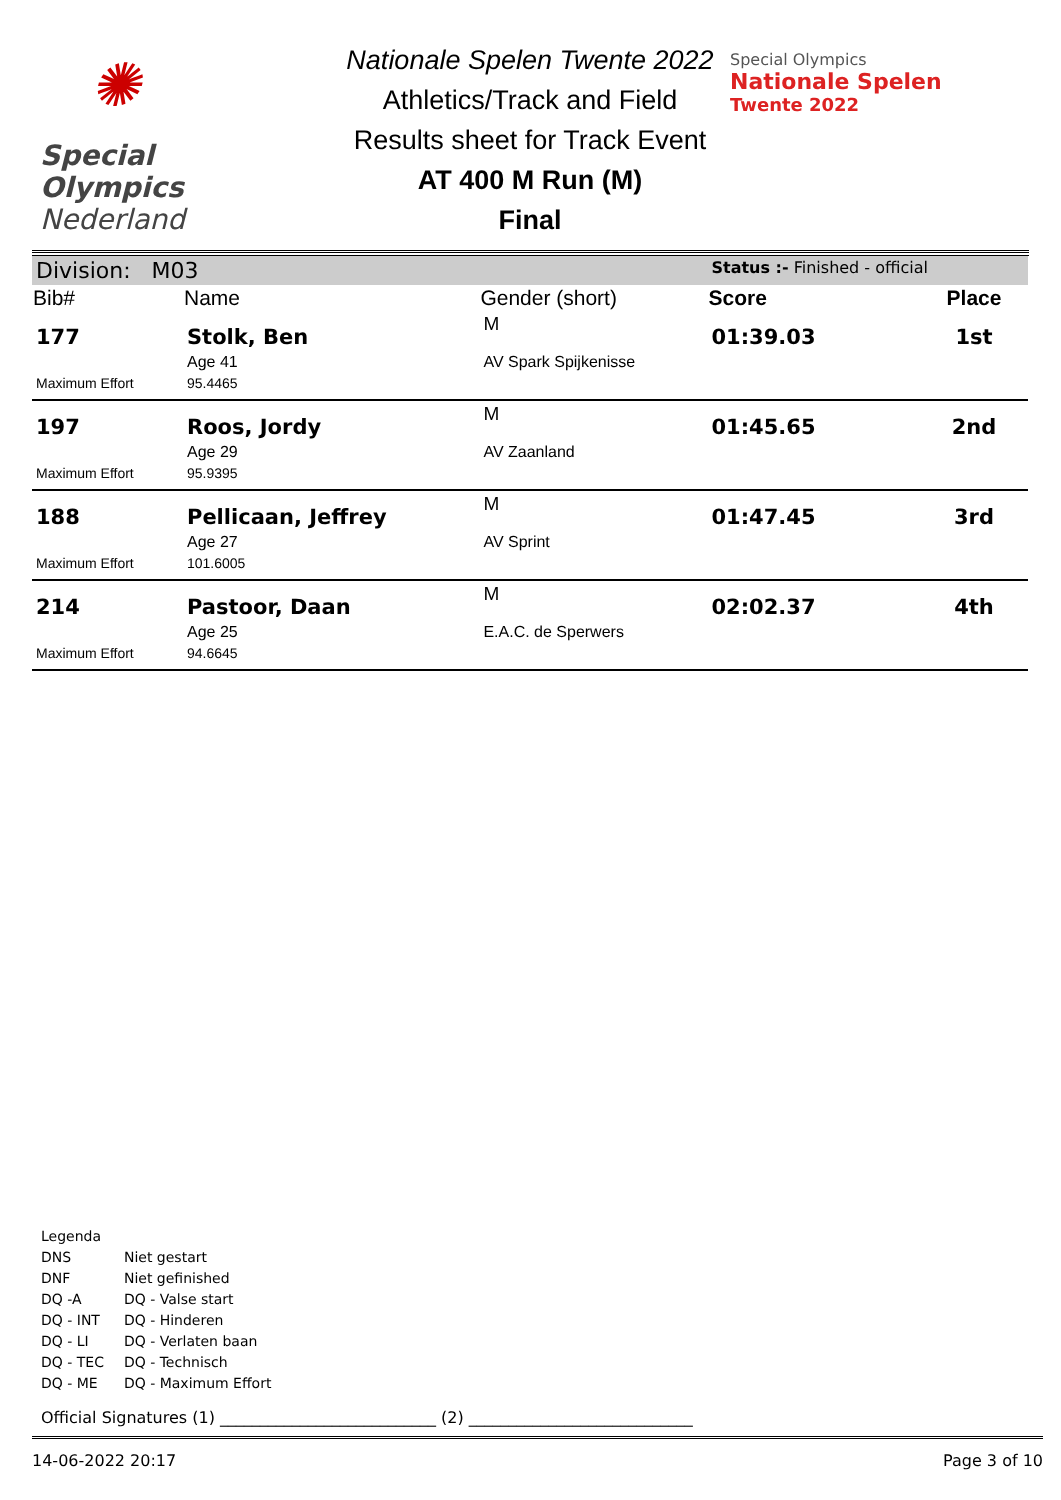✺
Special
Olympics
Nederland
Nationale Spelen Twente 2022
Athletics/Track and Field
Results sheet for Track Event
AT 400 M Run (M)
Final
Special Olympics
Nationale Spelen
Twente 2022
| Division: M03 | | | Status :- Finished - official | |
| Bib# | Name | Gender (short) | Score | Place |
| 177 | Stolk, Ben | M | 01:39.03 | 1st |
| | Age 41 | AV Spark Spijkenisse | | |
| Maximum Effort | 95.4465 | | | |
| 197 | Roos, Jordy | M | 01:45.65 | 2nd |
| | Age 29 | AV Zaanland | | |
| Maximum Effort | 95.9395 | | | |
| 188 | Pellicaan, Jeffrey | M | 01:47.45 | 3rd |
| | Age 27 | AV Sprint | | |
| Maximum Effort | 101.6005 | | | |
| 214 | Pastoor, Daan | M | 02:02.37 | 4th |
| | Age 25 | E.A.C. de Sperwers | | |
| Maximum Effort | 94.6645 | | | |
Legenda
| DNS | Niet gestart |
| DNF | Niet gefinished |
| DQ -A | DQ - Valse start |
| DQ - INT | DQ - Hinderen |
| DQ - LI | DQ - Verlaten baan |
| DQ - TEC | DQ - Technisch |
| DQ - ME | DQ - Maximum Effort |
Official Signatures (1) ___________________________ (2) ____________________________
14-06-2022 20:17 Page 3 of 10